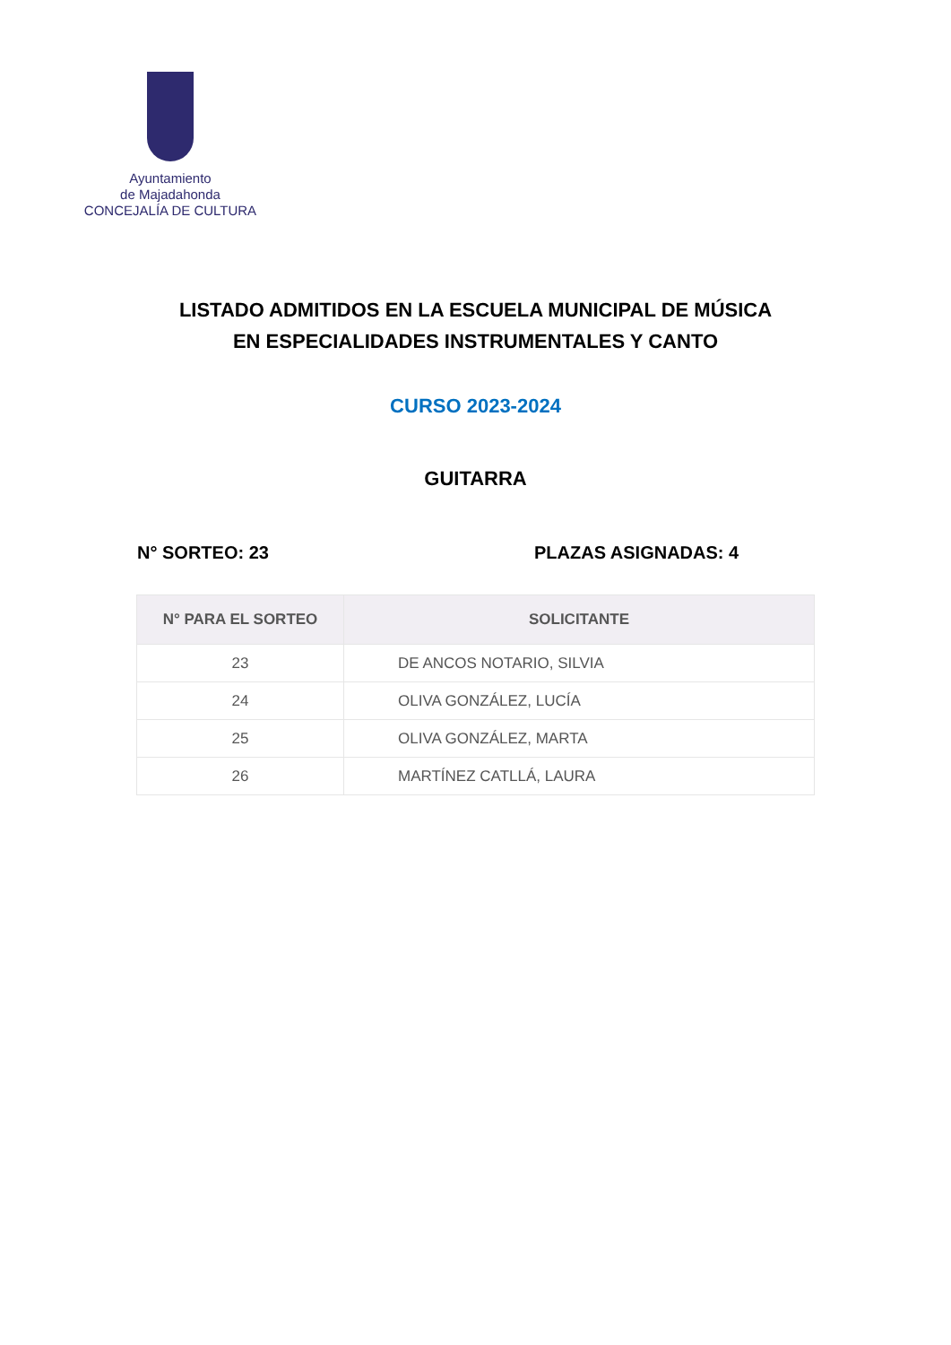Ayuntamiento
de Majadahonda
CONCEJALÍA DE CULTURA
LISTADO ADMITIDOS EN LA ESCUELA MUNICIPAL DE MÚSICA
EN ESPECIALIDADES INSTRUMENTALES Y CANTO
CURSO 2023-2024
GUITARRA
N° SORTEO: 23 PLAZAS ASIGNADAS: 4
| N° PARA EL SORTEO | SOLICITANTE |
| --- | --- |
| 23 | DE ANCOS NOTARIO, SILVIA |
| 24 | OLIVA GONZÁLEZ, LUCÍA |
| 25 | OLIVA GONZÁLEZ, MARTA |
| 26 | MARTÍNEZ CATLLÁ, LAURA |